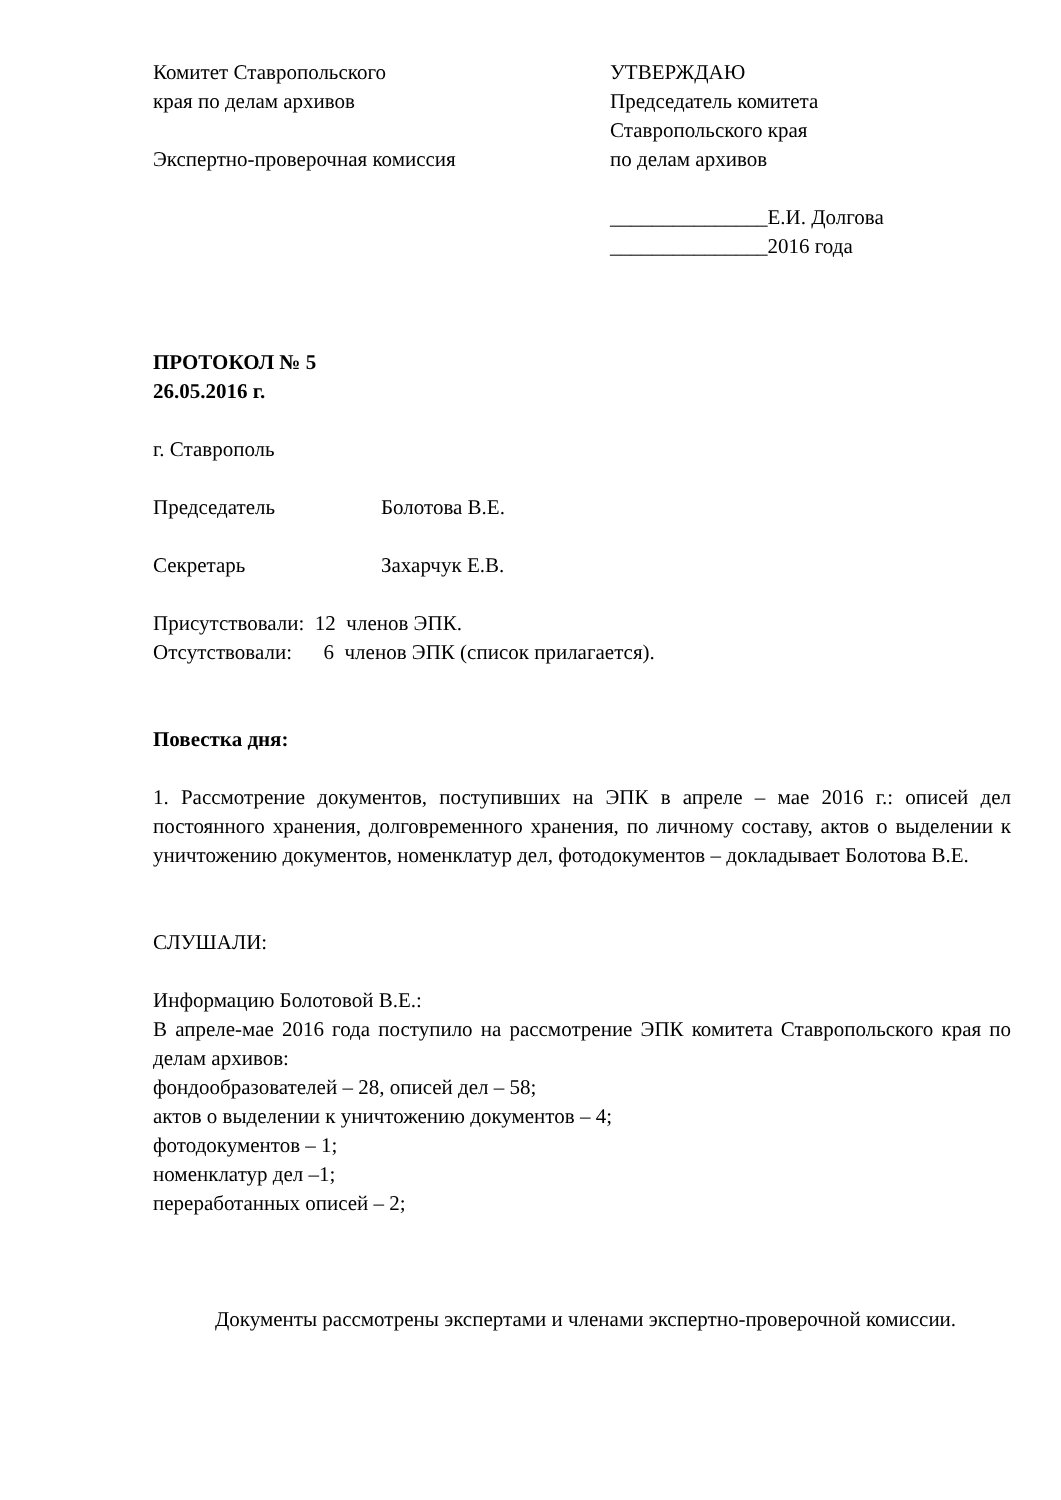Комитет Ставропольского
края по делам архивов
Экспертно-проверочная комиссия
УТВЕРЖДАЮ
Председатель комитета
Ставропольского края
по делам архивов
_______________Е.И. Долгова
_______________2016 года
ПРОТОКОЛ № 5
26.05.2016 г.
г. Ставрополь
Председатель Болотова В.Е.
Секретарь Захарчук Е.В.
Присутствовали: 12 членов ЭПК.
Отсутствовали: 6 членов ЭПК (список прилагается).
Повестка дня:
1. Рассмотрение документов, поступивших на ЭПК в апреле – мае 2016 г.: описей дел постоянного хранения, долговременного хранения, по личному составу, актов о выделении к уничтожению документов, номенклатур дел, фотодокументов – докладывает Болотова В.Е.
СЛУШАЛИ:
Информацию Болотовой В.Е.:
В апреле-мае 2016 года поступило на рассмотрение ЭПК комитета Ставропольского края по делам архивов:
фондообразователей – 28, описей дел – 58;
актов о выделении к уничтожению документов – 4;
фотодокументов – 1;
номенклатур дел –1;
переработанных описей – 2;
Документы рассмотрены экспертами и членами экспертно-проверочной комиссии.